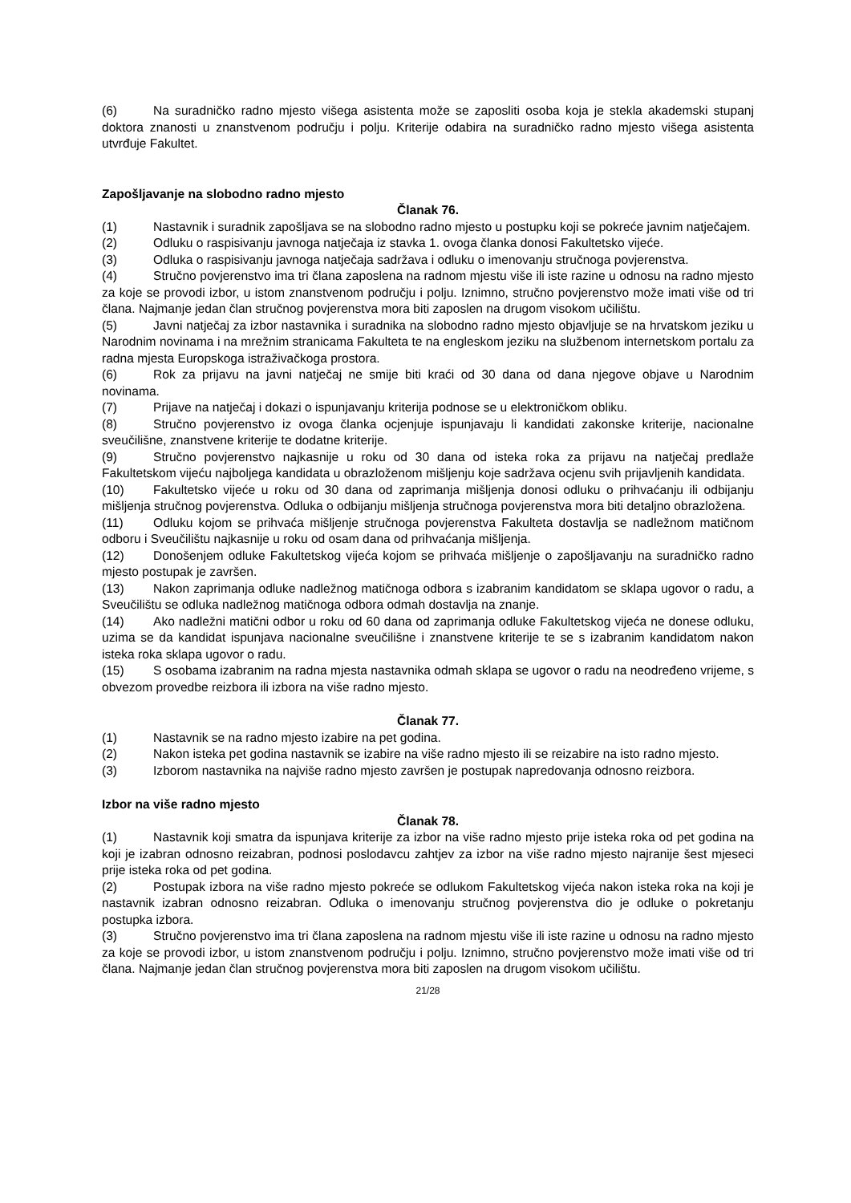(6) Na suradničko radno mjesto višega asistenta može se zaposliti osoba koja je stekla akademski stupanj doktora znanosti u znanstvenom području i polju. Kriterije odabira na suradničko radno mjesto višega asistenta utvrđuje Fakultet.
Zapošljavanje na slobodno radno mjesto
Članak 76.
(1) Nastavnik i suradnik zapošljava se na slobodno radno mjesto u postupku koji se pokreće javnim natječajem.
(2) Odluku o raspisivanju javnoga natječaja iz stavka 1. ovoga članka donosi Fakultetsko vijeće.
(3) Odluka o raspisivanju javnoga natječaja sadržava i odluku o imenovanju stručnoga povjerenstva.
(4) Stručno povjerenstvo ima tri člana zaposlena na radnom mjestu više ili iste razine u odnosu na radno mjesto za koje se provodi izbor, u istom znanstvenom području i polju. Iznimno, stručno povjerenstvo može imati više od tri člana. Najmanje jedan član stručnog povjerenstva mora biti zaposlen na drugom visokom učilištu.
(5) Javni natječaj za izbor nastavnika i suradnika na slobodno radno mjesto objavljuje se na hrvatskom jeziku u Narodnim novinama i na mrežnim stranicama Fakulteta te na engleskom jeziku na službenom internetskom portalu za radna mjesta Europskoga istraživačkoga prostora.
(6) Rok za prijavu na javni natječaj ne smije biti kraći od 30 dana od dana njegove objave u Narodnim novinama.
(7) Prijave na natječaj i dokazi o ispunjavanju kriterija podnose se u elektroničkom obliku.
(8) Stručno povjerenstvo iz ovoga članka ocjenjuje ispunjavaju li kandidati zakonske kriterije, nacionalne sveučilišne, znanstvene kriterije te dodatne kriterije.
(9) Stručno povjerenstvo najkasnije u roku od 30 dana od isteka roka za prijavu na natječaj predlaže Fakultetskom vijeću najboljega kandidata u obrazloženom mišljenju koje sadržava ocjenu svih prijavljenih kandidata.
(10) Fakultetsko vijeće u roku od 30 dana od zaprimanja mišljenja donosi odluku o prihvaćanju ili odbijanju mišljenja stručnog povjerenstva. Odluka o odbijanju mišljenja stručnoga povjerenstva mora biti detaljno obrazložena.
(11) Odluku kojom se prihvaća mišljenje stručnoga povjerenstva Fakulteta dostavlja se nadležnom matičnom odboru i Sveučilištu najkasnije u roku od osam dana od prihvaćanja mišljenja.
(12) Donošenjem odluke Fakultetskog vijeća kojom se prihvaća mišljenje o zapošljavanju na suradničko radno mjesto postupak je završen.
(13) Nakon zaprimanja odluke nadležnog matičnoga odbora s izabranim kandidatom se sklapa ugovor o radu, a Sveučilištu se odluka nadležnog matičnoga odbora odmah dostavlja na znanje.
(14) Ako nadležni matični odbor u roku od 60 dana od zaprimanja odluke Fakultetskog vijeća ne donese odluku, uzima se da kandidat ispunjava nacionalne sveučilišne i znanstvene kriterije te se s izabranim kandidatom nakon isteka roka sklapa ugovor o radu.
(15) S osobama izabranim na radna mjesta nastavnika odmah sklapa se ugovor o radu na neodređeno vrijeme, s obvezom provedbe reizbora ili izbora na više radno mjesto.
Članak 77.
(1) Nastavnik se na radno mjesto izabire na pet godina.
(2) Nakon isteka pet godina nastavnik se izabire na više radno mjesto ili se reizabire na isto radno mjesto.
(3) Izborom nastavnika na najviše radno mjesto završen je postupak napredovanja odnosno reizbora.
Izbor na više radno mjesto
Članak 78.
(1) Nastavnik koji smatra da ispunjava kriterije za izbor na više radno mjesto prije isteka roka od pet godina na koji je izabran odnosno reizabran, podnosi poslodavcu zahtjev za izbor na više radno mjesto najranije šest mjeseci prije isteka roka od pet godina.
(2) Postupak izbora na više radno mjesto pokreće se odlukom Fakultetskog vijeća nakon isteka roka na koji je nastavnik izabran odnosno reizabran. Odluka o imenovanju stručnog povjerenstva dio je odluke o pokretanju postupka izbora.
(3) Stručno povjerenstvo ima tri člana zaposlena na radnom mjestu više ili iste razine u odnosu na radno mjesto za koje se provodi izbor, u istom znanstvenom području i polju. Iznimno, stručno povjerenstvo može imati više od tri člana. Najmanje jedan član stručnog povjerenstva mora biti zaposlen na drugom visokom učilištu.
21/28